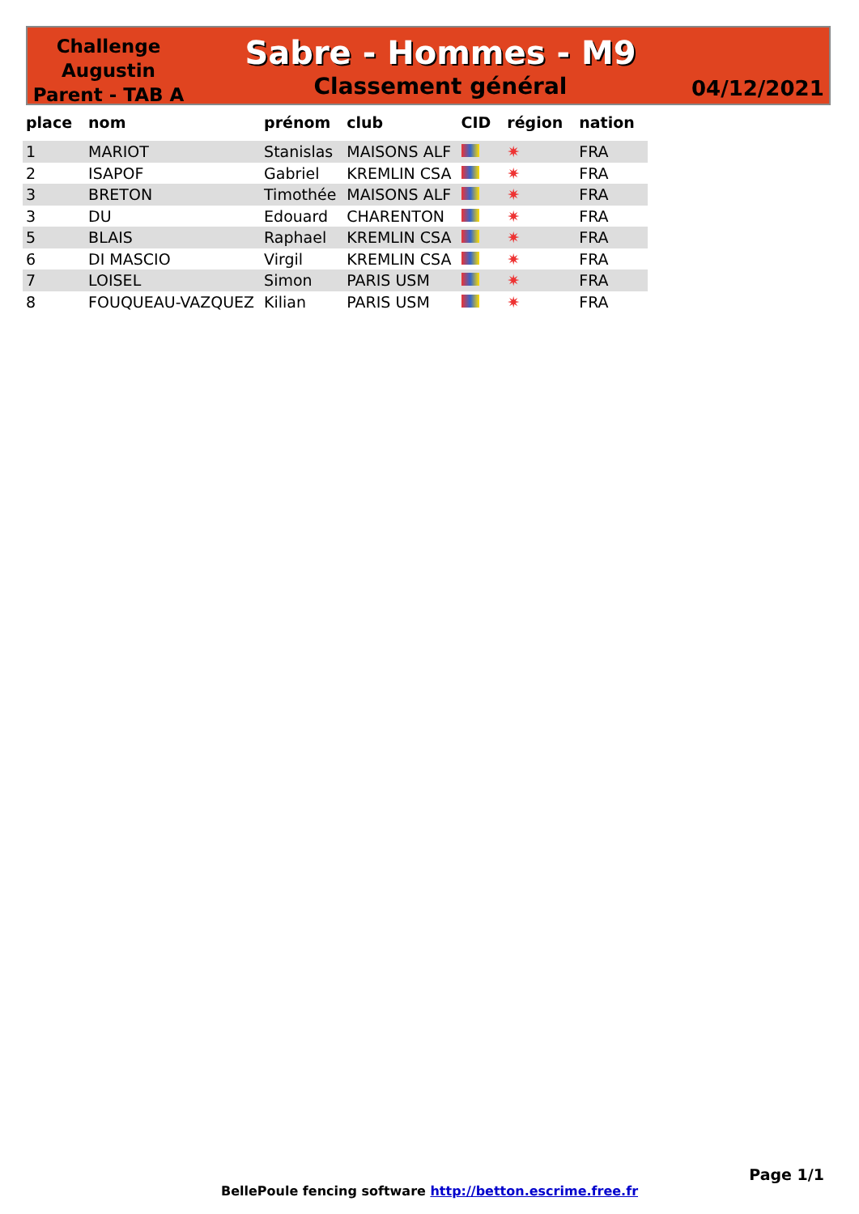Challenge Augustin Parent - TAB A
Sabre - Hommes - M9
Classement général
04/12/2021
| place | nom | prénom | club | CID | région | nation |
| --- | --- | --- | --- | --- | --- | --- |
| 1 | MARIOT | Stanislas | MAISONS ALF | | ✷ | FRA |
| 2 | ISAPOF | Gabriel | KREMLIN CSA | | ✷ | FRA |
| 3 | BRETON | Timothée | MAISONS ALF | | ✷ | FRA |
| 3 | DU | Edouard | CHARENTON | | ✷ | FRA |
| 5 | BLAIS | Raphael | KREMLIN CSA | | ✷ | FRA |
| 6 | DI MASCIO | Virgil | KREMLIN CSA | | ✷ | FRA |
| 7 | LOISEL | Simon | PARIS USM | | ✷ | FRA |
| 8 | FOUQUEAU-VAZQUEZ | Kilian | PARIS USM | | ✷ | FRA |
Page 1/1
BellePoule fencing software http://betton.escrime.free.fr